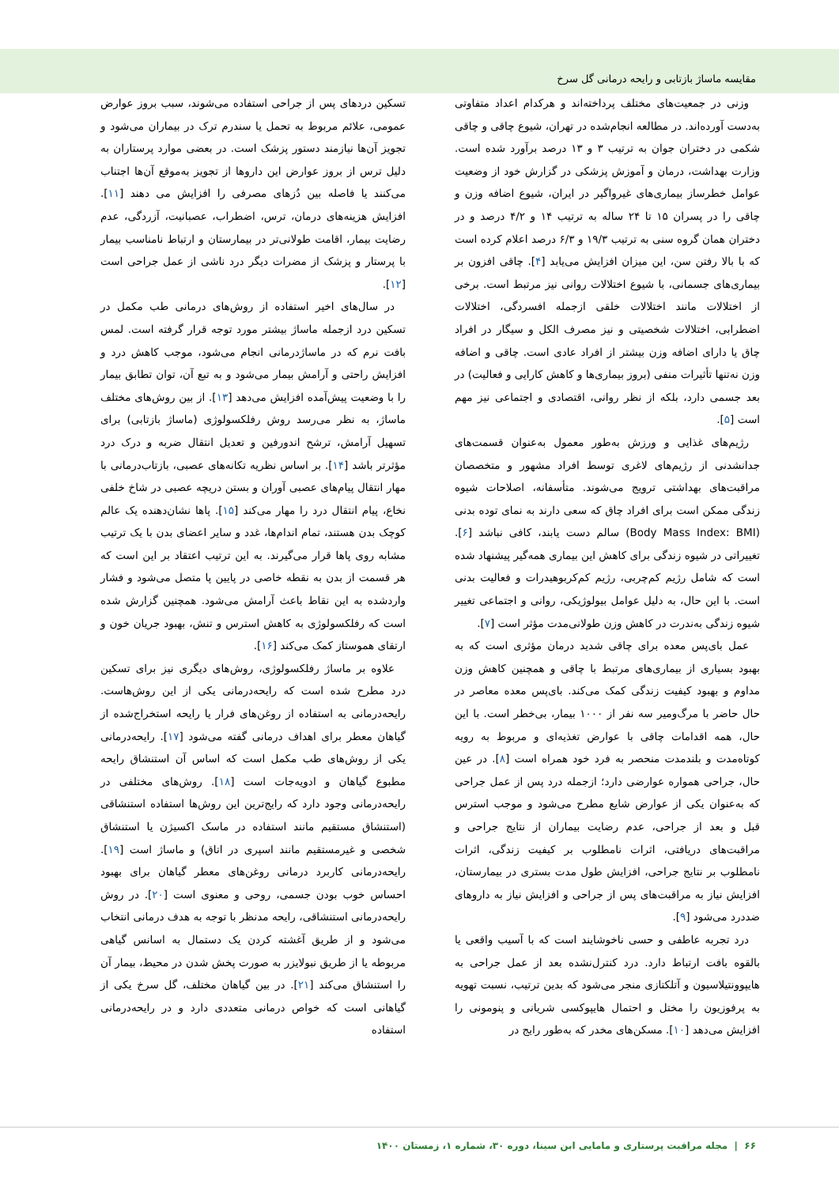مقایسه ماساژ بازتابی و رایحه درمانی گل سرخ
وزنی در جمعیت‌های مختلف پرداخته‌اند و هرکدام اعداد متفاوتی به‌دست آورده‌اند. در مطالعه انجام‌شده در تهران، شیوع چاقی و چاقی شکمی در دختران جوان به ترتیب ۳ و ۱۳ درصد برآورد شده است. وزارت بهداشت، درمان و آموزش پزشکی در گزارش خود از وضعیت عوامل خطرساز بیماری‌های غیرواگیر در ایران، شیوع اضافه وزن و چاقی را در پسران ۱۵ تا ۲۴ ساله به ترتیب ۱۴ و ۴/۲ درصد و در دختران همان گروه سنی به ترتیب ۱۹/۳ و ۶/۳ درصد اعلام کرده است که با بالا رفتن سن، این میزان افزایش می‌یابد [۴]. چاقی افزون بر بیماری‌های جسمانی، با شیوع اختلالات روانی نیز مرتبط است. برخی از اختلالات مانند اختلالات خلقی ازجمله افسردگی، اختلالات اضطرابی، اختلالات شخصیتی و نیز مصرف الکل و سیگار در افراد چاق یا دارای اضافه وزن بیشتر از افراد عادی است. چاقی و اضافه وزن نه‌تنها تأثیرات منفی (بروز بیماری‌ها و کاهش کارایی و فعالیت) در بعد جسمی دارد، بلکه از نظر روانی، اقتصادی و اجتماعی نیز مهم است [۵].
رژیم‌های غذایی و ورزش به‌طور معمول به‌عنوان قسمت‌های جدانشدنی از رژیم‌های لاغری توسط افراد مشهور و متخصصان مراقبت‌های بهداشتی ترویج می‌شوند. متأسفانه، اصلاحات شیوه زندگی ممکن است برای افراد چاق که سعی دارند به نمای توده بدنی (Body Mass Index: BMI) سالم دست یابند، کافی نباشد [۶]. تغییراتی در شیوه زندگی برای کاهش این بیماری همه‌گیر پیشنهاد شده است که شامل رژیم کم‌چربی، رژیم کم‌کربوهیدرات و فعالیت بدنی است. با این حال، به دلیل عوامل بیولوژیکی، روانی و اجتماعی تغییر شیوه زندگی به‌ندرت در کاهش وزن طولانی‌مدت مؤثر است [۷].
عمل بای‌پس معده برای چاقی شدید درمان مؤثری است که به بهبود بسیاری از بیماری‌های مرتبط با چاقی و همچنین کاهش وزن مداوم و بهبود کیفیت زندگی کمک می‌کند. بای‌پس معده معاصر در حال حاضر با مرگ‌ومیر سه نفر از ۱۰۰۰ بیمار، بی‌خطر است. با این حال، همه اقدامات چاقی با عوارض تغذیه‌ای و مربوط به رویه کوتاه‌مدت و بلندمدت منحصر به فرد خود همراه است [۸]. در عین حال، جراحی همواره عوارضی دارد؛ ازجمله درد پس از عمل جراحی که به‌عنوان یکی از عوارض شایع مطرح می‌شود و موجب استرس قبل و بعد از جراحی، عدم رضایت بیماران از نتایج جراحی و مراقبت‌های دریافتی، اثرات نامطلوب بر کیفیت زندگی، اثرات نامطلوب بر نتایج جراحی، افزایش طول مدت بستری در بیمارستان، افزایش نیاز به مراقبت‌های پس از جراحی و افزایش نیاز به داروهای ضددرد می‌شود [۹].
درد تجربه عاطفی و حسی ناخوشایند است که با آسیب واقعی یا بالقوه بافت ارتباط دارد. درد کنترل‌نشده بعد از عمل جراحی به هایپوونتیلاسیون و آتلکتازی منجر می‌شود که بدین ترتیب، نسبت تهویه به پرفوزیون را مختل و احتمال هایپوکسی شریانی و پنومونی را افزایش می‌دهد [۱۰]. مسکن‌های مخدر که به‌طور رایج در
تسکین دردهای پس از جراحی استفاده می‌شوند، سبب بروز عوارض عمومی، علائم مربوط به تحمل یا سندرم ترک در بیماران می‌شود و تجویز آن‌ها نیازمند دستور پزشک است. در بعضی موارد پرستاران به دلیل ترس از بروز عوارض این داروها از تجویز به‌موقع آن‌ها اجتناب می‌کنند یا فاصله بین دُزهای مصرفی را افزایش می دهند [۱۱]. افزایش هزینه‌های درمان، ترس، اضطراب، عصبانیت، آزردگی، عدم رضایت بیمار، اقامت طولانی‌تر در بیمارستان و ارتباط نامناسب بیمار با پرستار و پزشک از مضرات دیگر درد ناشی از عمل جراحی است [۱۲].
در سال‌های اخیر استفاده از روش‌های درمانی طب مکمل در تسکین درد ازجمله ماساژ بیشتر مورد توجه قرار گرفته است. لمس بافت نرم که در ماساژدرمانی انجام می‌شود، موجب کاهش درد و افزایش راحتی و آرامش بیمار می‌شود و به تبع آن، توان تطابق بیمار را با وضعیت پیش‌آمده افزایش می‌دهد [۱۳]. از بین روش‌های مختلف ماساژ، به نظر می‌رسد روش رفلکسولوژی (ماساژ بازتابی) برای تسهیل آرامش، ترشح اندورفین و تعدیل انتقال ضربه و درک درد مؤثرتر باشد [۱۴]. بر اساس نظریه تکانه‌های عصبی، بازتاب‌درمانی با مهار انتقال پیام‌های عصبی آوران و بستن دریچه عصبی در شاخ خلفی نخاع، پیام انتقال درد را مهار می‌کند [۱۵]. پاها نشان‌دهنده یک عالم کوچک بدن هستند، تمام اندام‌ها، غدد و سایر اعضای بدن با یک ترتیب مشابه روی پاها قرار می‌گیرند. به این ترتیب اعتقاد بر این است که هر قسمت از بدن به نقطه خاصی در پایین پا متصل می‌شود و فشار واردشده به این نقاط باعث آرامش می‌شود. همچنین گزارش شده است که رفلکسولوژی به کاهش استرس و تنش، بهبود جریان خون و ارتقای هموستاز کمک می‌کند [۱۶].
علاوه بر ماساژ رفلکسولوژی، روش‌های دیگری نیز برای تسکین درد مطرح شده است که رایحه‌درمانی یکی از این روش‌هاست. رایحه‌درمانی به استفاده از روغن‌های فرار یا رایحه استخراج‌شده از گیاهان معطر برای اهداف درمانی گفته می‌شود [۱۷]. رایحه‌درمانی یکی از روش‌های طب مکمل است که اساس آن استنشاق رایحه مطبوع گیاهان و ادویه‌جات است [۱۸]. روش‌های مختلفی در رایحه‌درمانی وجود دارد که رایج‌ترین این روش‌ها استفاده استنشاقی (استنشاق مستقیم مانند استفاده در ماسک اکسیژن یا استنشاق شخصی و غیرمستقیم مانند اسپری در اتاق) و ماساژ است [۱۹]. رایحه‌درمانی کاربرد درمانی روغن‌های معطر گیاهان برای بهبود احساس خوب بودن جسمی، روحی و معنوی است [۲۰]. در روش رایحه‌درمانی استنشاقی، رایحه مدنظر با توجه به هدف درمانی انتخاب می‌شود و از طریق آغشته کردن یک دستمال به اسانس گیاهی مربوطه یا از طریق نبولایزر به صورت پخش شدن در محیط، بیمار آن را استنشاق می‌کند [۲۱]. در بین گیاهان مختلف، گل سرخ یکی از گیاهانی است که خواص درمانی متعددی دارد و در رایحه‌درمانی استفاده
۶۶ | مجله مراقبت پرستاری و مامایی ابن سینا، دوره ۳۰، شماره ۱، زمستان ۱۴۰۰